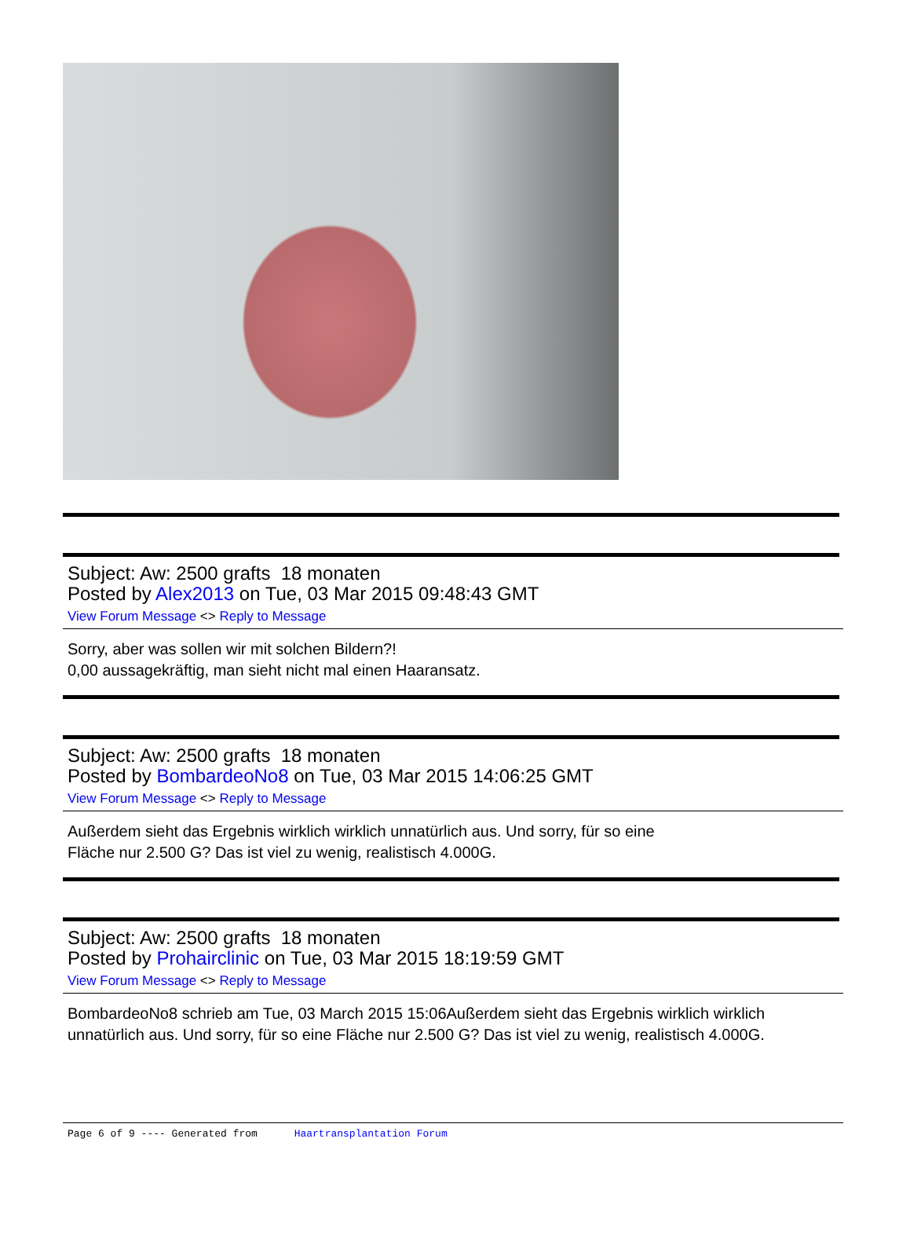Subject: Aw: 2500 grafts 18 monaten
Posted by Alex2013 on Tue, 03 Mar 2015 09:48:43 GMT
View Forum Message <> Reply to Message
Sorry, aber was sollen wir mit solchen Bildern?!
0,00 aussagekräftig, man sieht nicht mal einen Haaransatz.
Subject: Aw: 2500 grafts 18 monaten
Posted by BombardeoNo8 on Tue, 03 Mar 2015 14:06:25 GMT
View Forum Message <> Reply to Message
Außerdem sieht das Ergebnis wirklich wirklich unnatürlich aus. Und sorry, für so eine
Fläche nur 2.500 G? Das ist viel zu wenig, realistisch 4.000G.
Subject: Aw: 2500 grafts 18 monaten
Posted by Prohairclinic on Tue, 03 Mar 2015 18:19:59 GMT
View Forum Message <> Reply to Message
BombardeoNo8 schrieb am Tue, 03 March 2015 15:06Außerdem sieht das Ergebnis wirklich wirklich unnatürlich aus. Und sorry, für so eine Fläche nur 2.500 G? Das ist viel zu wenig, realistisch 4.000G.
Page 6 of 9 ---- Generated from Haartransplantation Forum